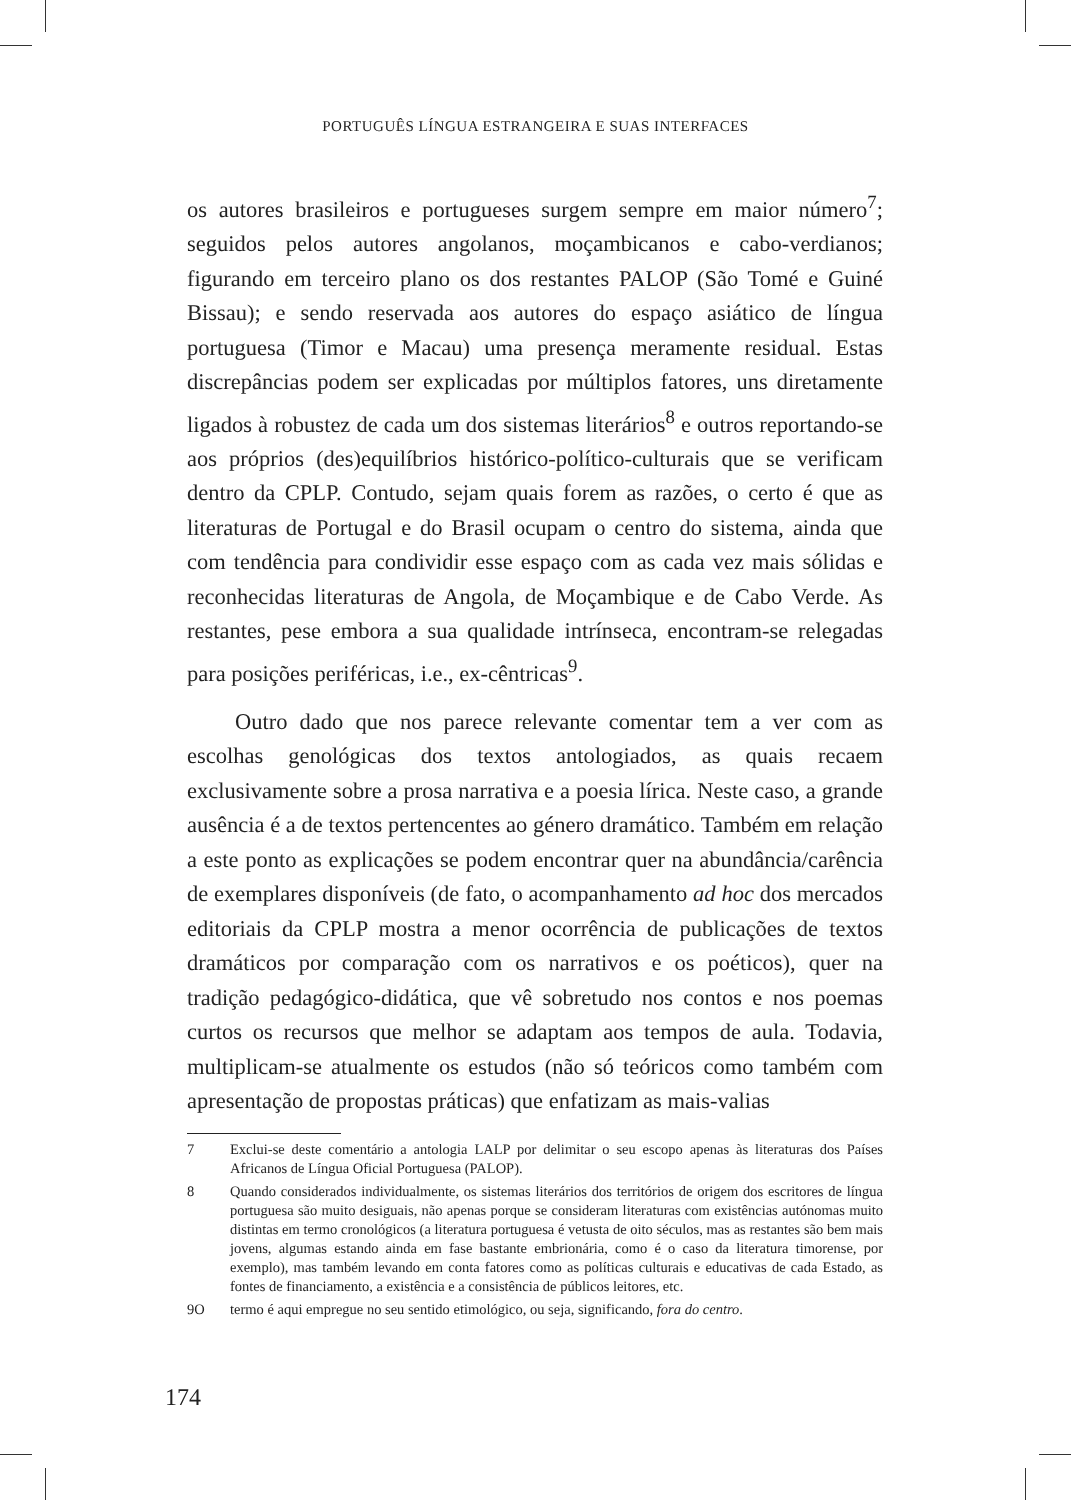PORTUGUÊS LÍNGUA ESTRANGEIRA E SUAS INTERFACES
os autores brasileiros e portugueses surgem sempre em maior número<sup>7</sup>; seguidos pelos autores angolanos, moçambicanos e cabo-verdianos; figurando em terceiro plano os dos restantes PALOP (São Tomé e Guiné Bissau); e sendo reservada aos autores do espaço asiático de língua portuguesa (Timor e Macau) uma presença meramente residual. Estas discrepâncias podem ser explicadas por múltiplos fatores, uns diretamente ligados à robustez de cada um dos sistemas literários<sup>8</sup> e outros reportando-se aos próprios (des)equilíbrios histórico-político-culturais que se verificam dentro da CPLP. Contudo, sejam quais forem as razões, o certo é que as literaturas de Portugal e do Brasil ocupam o centro do sistema, ainda que com tendência para condividir esse espaço com as cada vez mais sólidas e reconhecidas literaturas de Angola, de Moçambique e de Cabo Verde. As restantes, pese embora a sua qualidade intrínseca, encontram-se relegadas para posições periféricas, i.e., ex-cêntricas<sup>9</sup>.
Outro dado que nos parece relevante comentar tem a ver com as escolhas genológicas dos textos antologiados, as quais recaem exclusivamente sobre a prosa narrativa e a poesia lírica. Neste caso, a grande ausência é a de textos pertencentes ao género dramático. Também em relação a este ponto as explicações se podem encontrar quer na abundância/carência de exemplares disponíveis (de fato, o acompanhamento ad hoc dos mercados editoriais da CPLP mostra a menor ocorrência de publicações de textos dramáticos por comparação com os narrativos e os poéticos), quer na tradição pedagógico-didática, que vê sobretudo nos contos e nos poemas curtos os recursos que melhor se adaptam aos tempos de aula. Todavia, multiplicam-se atualmente os estudos (não só teóricos como também com apresentação de propostas práticas) que enfatizam as mais-valias
7 Exclui-se deste comentário a antologia LALP por delimitar o seu escopo apenas às literaturas dos Países Africanos de Língua Oficial Portuguesa (PALOP).
8 Quando considerados individualmente, os sistemas literários dos territórios de origem dos escritores de língua portuguesa são muito desiguais, não apenas porque se consideram literaturas com existências autónomas muito distintas em termo cronológicos (a literatura portuguesa é vetusta de oito séculos, mas as restantes são bem mais jovens, algumas estando ainda em fase bastante embrionária, como é o caso da literatura timorense, por exemplo), mas também levando em conta fatores como as políticas culturais e educativas de cada Estado, as fontes de financiamento, a existência e a consistência de públicos leitores, etc.
9O termo é aqui empregue no seu sentido etimológico, ou seja, significando, fora do centro.
174